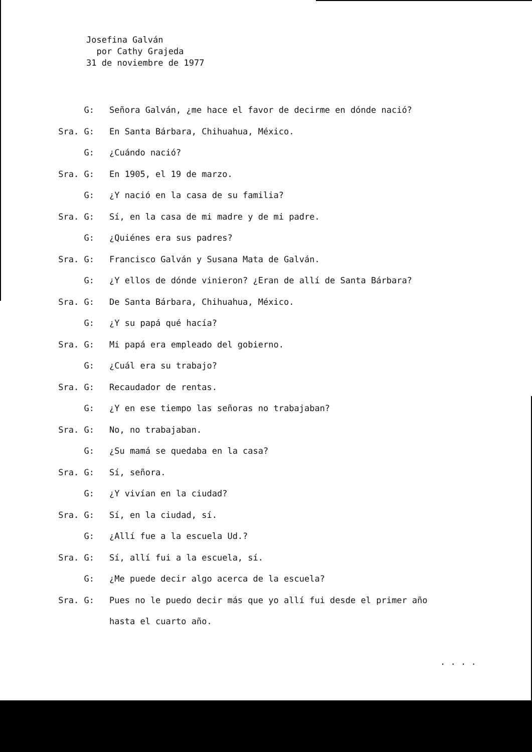Josefina Galván
por Cathy Grajeda
31 de noviembre de 1977
G: Señora Galván, ¿me hace el favor de decirme en dónde nació?
Sra. G: En Santa Bárbara, Chihuahua, México.
G: ¿Cuándo nació?
Sra. G: En 1905, el 19 de marzo.
G: ¿Y nació en la casa de su familia?
Sra. G: Sí, en la casa de mi madre y de mi padre.
G: ¿Quiénes era sus padres?
Sra. G: Francisco Galván y Susana Mata de Galván.
G: ¿Y ellos de dónde vinieron? ¿Eran de allí de Santa Bárbara?
Sra. G: De Santa Bárbara, Chihuahua, México.
G: ¿Y su papá qué hacía?
Sra. G: Mi papá era empleado del gobierno.
G: ¿Cuál era su trabajo?
Sra. G: Recaudador de rentas.
G: ¿Y en ese tiempo las señoras no trabajaban?
Sra. G: No, no trabajaban.
G: ¿Su mamá se quedaba en la casa?
Sra. G: Sí, señora.
G: ¿Y vivían en la ciudad?
Sra. G: Sí, en la ciudad, sí.
G: ¿Allí fue a la escuela Ud.?
Sra. G: Sí, allí fui a la escuela, sí.
G: ¿Me puede decir algo acerca de la escuela?
Sra. G: Pues no le puedo decir más que yo allí fui desde el primer año
hasta el cuarto año.
. . . .